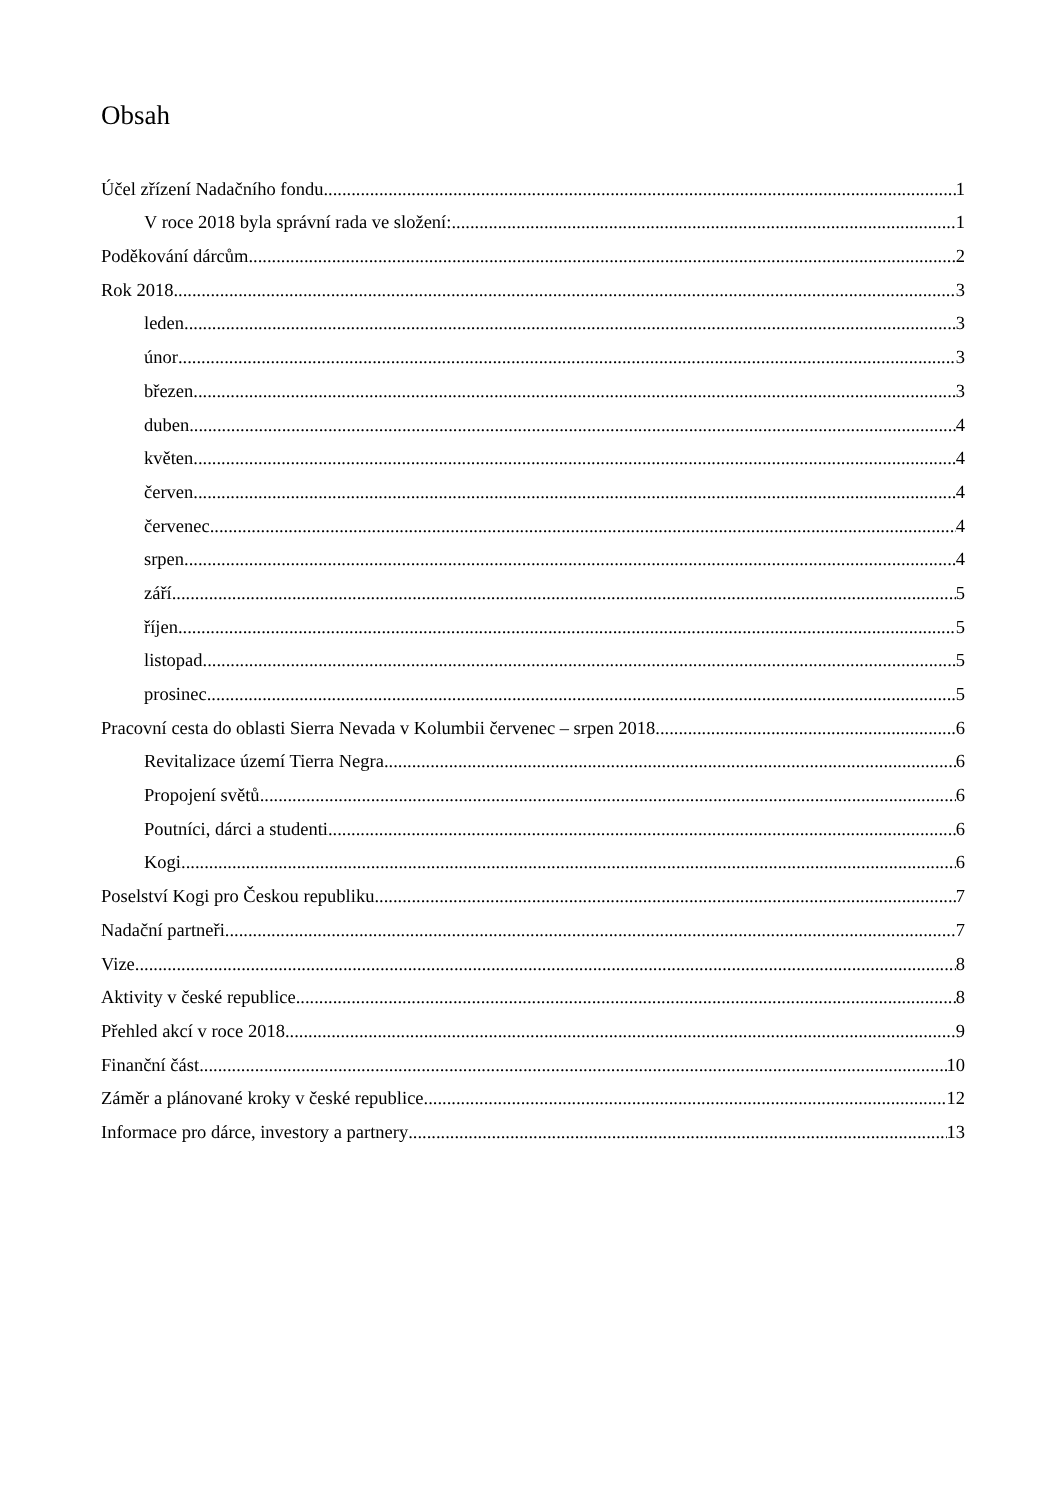Obsah
Účel zřízení Nadačního fondu 1
V roce 2018 byla správní rada ve složení: 1
Poděkování dárcům 2
Rok 2018 3
leden 3
únor 3
březen 3
duben 4
květen 4
červen 4
červenec 4
srpen 4
září 5
říjen 5
listopad 5
prosinec 5
Pracovní cesta do oblasti Sierra Nevada v Kolumbii červenec – srpen 2018 6
Revitalizace území Tierra Negra 6
Propojení světů 6
Poutníci, dárci a studenti. 6
Kogi 6
Poselství Kogi pro Českou republiku 7
Nadační partneři 7
Vize 8
Aktivity v české republice 8
Přehled akcí v roce 2018 9
Finanční část 10
Záměr a plánované kroky v české republice 12
Informace pro dárce, investory a partnery 13